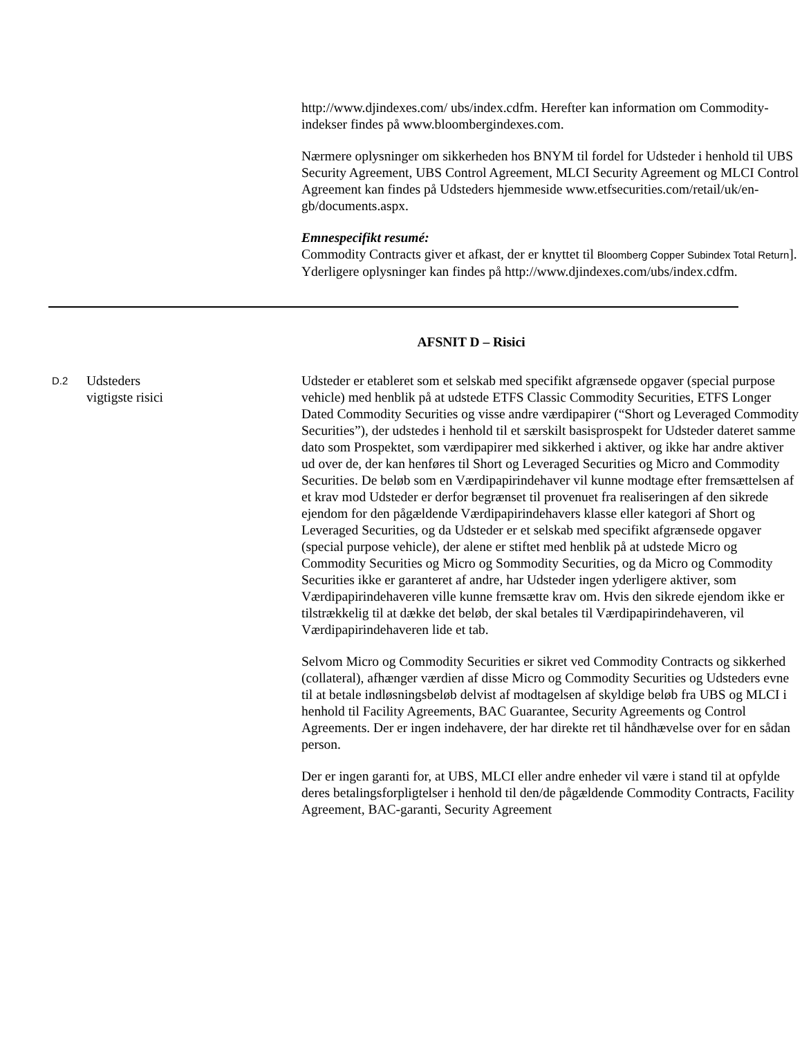http://www.djindexes.com/ ubs/index.cdfm. Herefter kan information om Commodity-indekser findes på www.bloombergindexes.com.
Nærmere oplysninger om sikkerheden hos BNYM til fordel for Udsteder i henhold til UBS Security Agreement, UBS Control Agreement, MLCI Security Agreement og MLCI Control Agreement kan findes på Udsteders hjemmeside www.etfsecurities.com/retail/uk/en-gb/documents.aspx.
Emnespecifikt resumé:
Commodity Contracts giver et afkast, der er knyttet til Bloomberg Copper Subindex Total Return]. Yderligere oplysninger kan findes på http://www.djindexes.com/ubs/index.cdfm.
AFSNIT D – Risici
D.2
Udsteders
vigtigste risici
Udsteder er etableret som et selskab med specifikt afgrænsede opgaver (special purpose vehicle) med henblik på at udstede ETFS Classic Commodity Securities, ETFS Longer Dated Commodity Securities og visse andre værdipapirer (“Short og Leveraged Commodity Securities”), der udstedes i henhold til et særskilt basisprospekt for Udsteder dateret samme dato som Prospektet, som værdipapirer med sikkerhed i aktiver, og ikke har andre aktiver ud over de, der kan henføres til Short og Leveraged Securities og Micro and Commodity Securities. De beløb som en Værdipapirindehaver vil kunne modtage efter fremsættelsen af et krav mod Udsteder er derfor begrænset til provenuet fra realiseringen af den sikrede ejendom for den pågældende Værdipapirindehavers klasse eller kategori af Short og Leveraged Securities, og da Udsteder er et selskab med specifikt afgrænsede opgaver (special purpose vehicle), der alene er stiftet med henblik på at udstede Micro og Commodity Securities og Micro og Sommodity Securities, og da Micro og Commodity Securities ikke er garanteret af andre, har Udsteder ingen yderligere aktiver, som Værdipapirindehaveren ville kunne fremsætte krav om. Hvis den sikrede ejendom ikke er tilstrækkelig til at dække det beløb, der skal betales til Værdipapirindehaveren, vil Værdipapirindehaveren lide et tab.
Selvom Micro og Commodity Securities er sikret ved Commodity Contracts og sikkerhed (collateral), afhænger værdien af disse Micro og Commodity Securities og Udsteders evne til at betale indløsningsbeløb delvist af modtagelsen af skyldige beløb fra UBS og MLCI i henhold til Facility Agreements, BAC Guarantee, Security Agreements og Control Agreements. Der er ingen indehavere, der har direkte ret til håndhævelse over for en sådan person.
Der er ingen garanti for, at UBS, MLCI eller andre enheder vil være i stand til at opfylde deres betalingsforpligtelser i henhold til den/de pågældende Commodity Contracts, Facility Agreement, BAC-garanti, Security Agreement